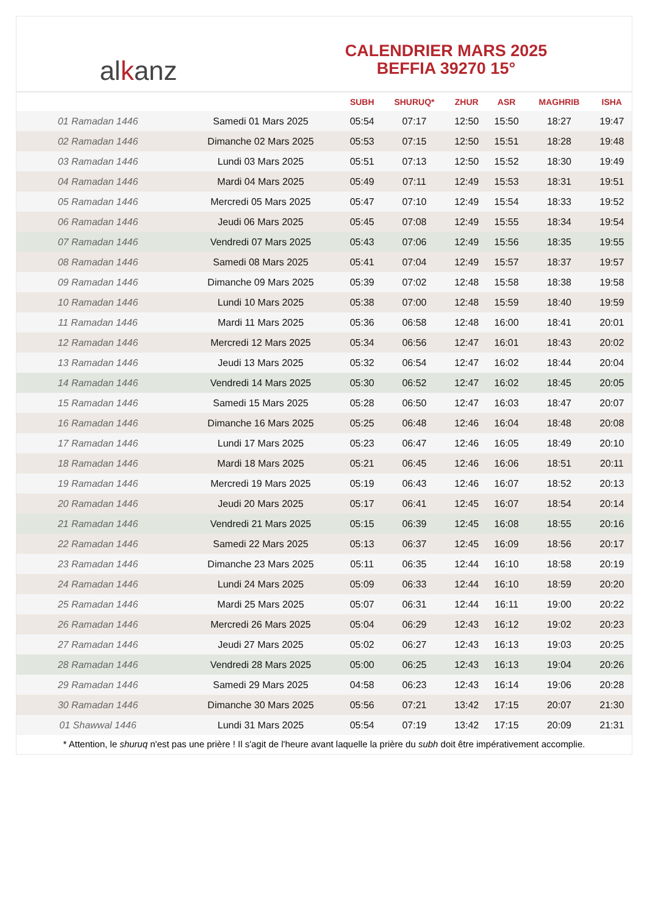alkanz
CALENDRIER MARS 2025
BEFFIA 39270 15°
| | | SUBH | SHURUQ* | ZHUR | ASR | MAGHRIB | ISHA |
| --- | --- | --- | --- | --- | --- | --- | --- |
| 01 Ramadan 1446 | Samedi 01 Mars 2025 | 05:54 | 07:17 | 12:50 | 15:50 | 18:27 | 19:47 |
| 02 Ramadan 1446 | Dimanche 02 Mars 2025 | 05:53 | 07:15 | 12:50 | 15:51 | 18:28 | 19:48 |
| 03 Ramadan 1446 | Lundi 03 Mars 2025 | 05:51 | 07:13 | 12:50 | 15:52 | 18:30 | 19:49 |
| 04 Ramadan 1446 | Mardi 04 Mars 2025 | 05:49 | 07:11 | 12:49 | 15:53 | 18:31 | 19:51 |
| 05 Ramadan 1446 | Mercredi 05 Mars 2025 | 05:47 | 07:10 | 12:49 | 15:54 | 18:33 | 19:52 |
| 06 Ramadan 1446 | Jeudi 06 Mars 2025 | 05:45 | 07:08 | 12:49 | 15:55 | 18:34 | 19:54 |
| 07 Ramadan 1446 | Vendredi 07 Mars 2025 | 05:43 | 07:06 | 12:49 | 15:56 | 18:35 | 19:55 |
| 08 Ramadan 1446 | Samedi 08 Mars 2025 | 05:41 | 07:04 | 12:49 | 15:57 | 18:37 | 19:57 |
| 09 Ramadan 1446 | Dimanche 09 Mars 2025 | 05:39 | 07:02 | 12:48 | 15:58 | 18:38 | 19:58 |
| 10 Ramadan 1446 | Lundi 10 Mars 2025 | 05:38 | 07:00 | 12:48 | 15:59 | 18:40 | 19:59 |
| 11 Ramadan 1446 | Mardi 11 Mars 2025 | 05:36 | 06:58 | 12:48 | 16:00 | 18:41 | 20:01 |
| 12 Ramadan 1446 | Mercredi 12 Mars 2025 | 05:34 | 06:56 | 12:47 | 16:01 | 18:43 | 20:02 |
| 13 Ramadan 1446 | Jeudi 13 Mars 2025 | 05:32 | 06:54 | 12:47 | 16:02 | 18:44 | 20:04 |
| 14 Ramadan 1446 | Vendredi 14 Mars 2025 | 05:30 | 06:52 | 12:47 | 16:02 | 18:45 | 20:05 |
| 15 Ramadan 1446 | Samedi 15 Mars 2025 | 05:28 | 06:50 | 12:47 | 16:03 | 18:47 | 20:07 |
| 16 Ramadan 1446 | Dimanche 16 Mars 2025 | 05:25 | 06:48 | 12:46 | 16:04 | 18:48 | 20:08 |
| 17 Ramadan 1446 | Lundi 17 Mars 2025 | 05:23 | 06:47 | 12:46 | 16:05 | 18:49 | 20:10 |
| 18 Ramadan 1446 | Mardi 18 Mars 2025 | 05:21 | 06:45 | 12:46 | 16:06 | 18:51 | 20:11 |
| 19 Ramadan 1446 | Mercredi 19 Mars 2025 | 05:19 | 06:43 | 12:46 | 16:07 | 18:52 | 20:13 |
| 20 Ramadan 1446 | Jeudi 20 Mars 2025 | 05:17 | 06:41 | 12:45 | 16:07 | 18:54 | 20:14 |
| 21 Ramadan 1446 | Vendredi 21 Mars 2025 | 05:15 | 06:39 | 12:45 | 16:08 | 18:55 | 20:16 |
| 22 Ramadan 1446 | Samedi 22 Mars 2025 | 05:13 | 06:37 | 12:45 | 16:09 | 18:56 | 20:17 |
| 23 Ramadan 1446 | Dimanche 23 Mars 2025 | 05:11 | 06:35 | 12:44 | 16:10 | 18:58 | 20:19 |
| 24 Ramadan 1446 | Lundi 24 Mars 2025 | 05:09 | 06:33 | 12:44 | 16:10 | 18:59 | 20:20 |
| 25 Ramadan 1446 | Mardi 25 Mars 2025 | 05:07 | 06:31 | 12:44 | 16:11 | 19:00 | 20:22 |
| 26 Ramadan 1446 | Mercredi 26 Mars 2025 | 05:04 | 06:29 | 12:43 | 16:12 | 19:02 | 20:23 |
| 27 Ramadan 1446 | Jeudi 27 Mars 2025 | 05:02 | 06:27 | 12:43 | 16:13 | 19:03 | 20:25 |
| 28 Ramadan 1446 | Vendredi 28 Mars 2025 | 05:00 | 06:25 | 12:43 | 16:13 | 19:04 | 20:26 |
| 29 Ramadan 1446 | Samedi 29 Mars 2025 | 04:58 | 06:23 | 12:43 | 16:14 | 19:06 | 20:28 |
| 30 Ramadan 1446 | Dimanche 30 Mars 2025 | 05:56 | 07:21 | 13:42 | 17:15 | 20:07 | 21:30 |
| 01 Shawwal 1446 | Lundi 31 Mars 2025 | 05:54 | 07:19 | 13:42 | 17:15 | 20:09 | 21:31 |
* Attention, le shuruq n'est pas une prière ! Il s'agit de l'heure avant laquelle la prière du subh doit être impérativement accomplie.